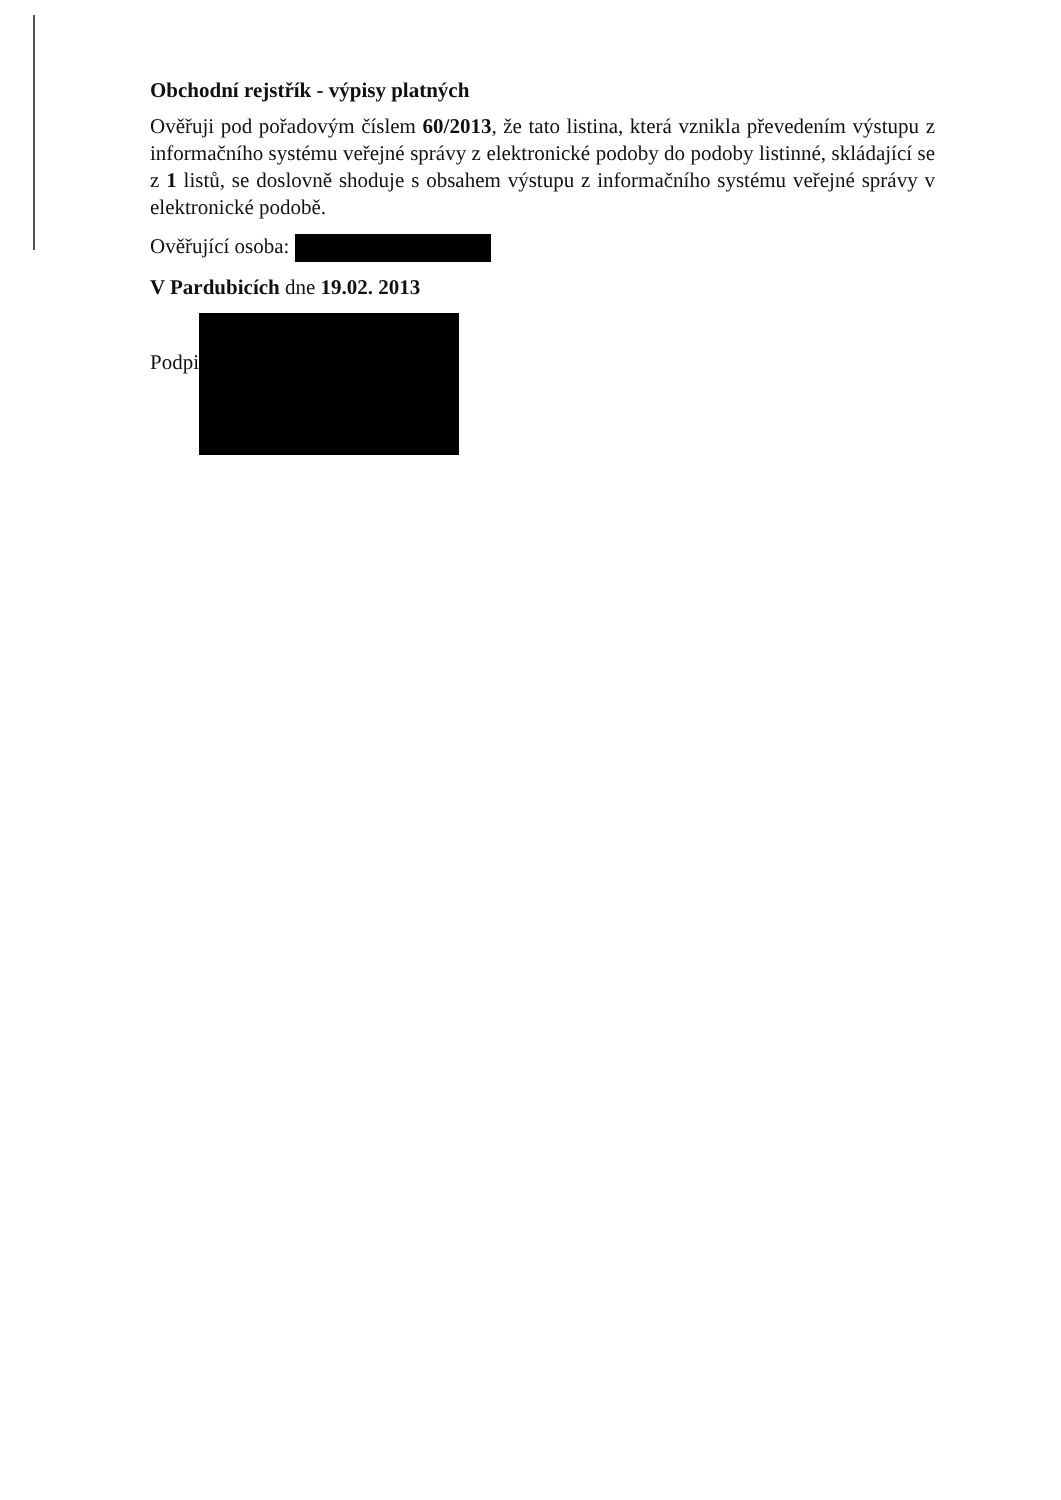Obchodní rejstřík - výpisy platných
Ověřuji pod pořadovým číslem 60/2013, že tato listina, která vznikla převedením výstupu z informačního systému veřejné správy z elektronické podoby do podoby listinné, skládající se z 1 listů, se doslovně shoduje s obsahem výstupu z informačního systému veřejné správy v elektronické podobě.
Ověřující osoba:
V Pardubicích dne 19.02. 2013
Podpi